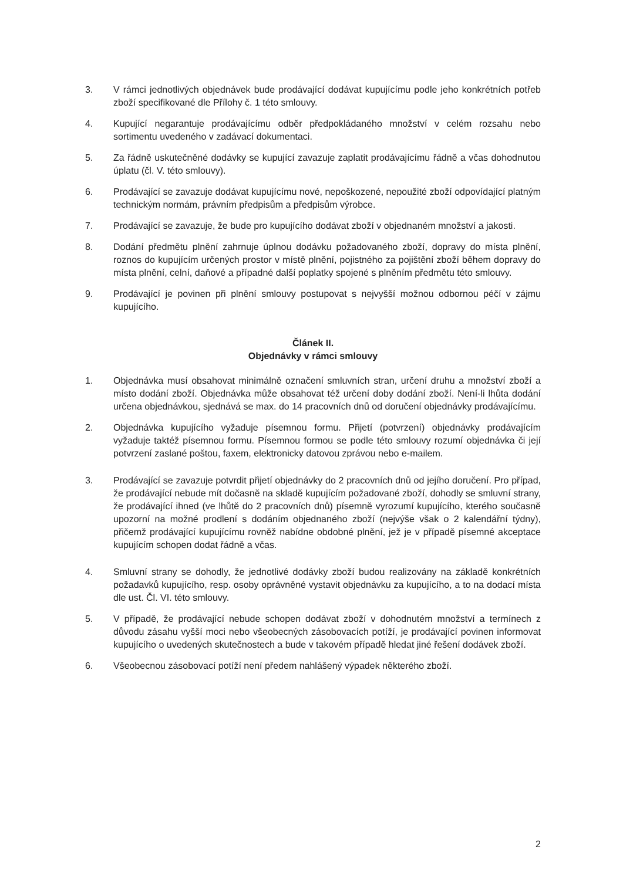3. V rámci jednotlivých objednávek bude prodávající dodávat kupujícímu podle jeho konkrétních potřeb zboží specifikované dle Přílohy č. 1 této smlouvy.
4. Kupující negarantuje prodávajícímu odběr předpokládaného množství v celém rozsahu nebo sortimentu uvedeného v zadávací dokumentaci.
5. Za řádně uskutečněné dodávky se kupující zavazuje zaplatit prodávajícímu řádně a včas dohodnutou úplatu (čl. V. této smlouvy).
6. Prodávající se zavazuje dodávat kupujícímu nové, nepoškozené, nepoužité zboží odpovídající platným technickým normám, právním předpisům a předpisům výrobce.
7. Prodávající se zavazuje, že bude pro kupujícího dodávat zboží v objednaném množství a jakosti.
8. Dodání předmětu plnění zahrnuje úplnou dodávku požadovaného zboží, dopravy do místa plnění, roznos do kupujícím určených prostor v místě plnění, pojistného za pojištění zboží během dopravy do místa plnění, celní, daňové a případné další poplatky spojené s plněním předmětu této smlouvy.
9. Prodávající je povinen při plnění smlouvy postupovat s nejvyšší možnou odbornou péčí v zájmu kupujícího.
Článek II.
Objednávky v rámci smlouvy
1. Objednávka musí obsahovat minimálně označení smluvních stran, určení druhu a množství zboží a místo dodání zboží. Objednávka může obsahovat též určení doby dodání zboží. Není-li lhůta dodání určena objednávkou, sjednává se max. do 14 pracovních dnů od doručení objednávky prodávajícímu.
2. Objednávka kupujícího vyžaduje písemnou formu. Přijetí (potvrzení) objednávky prodávajícím vyžaduje taktéž písemnou formu. Písemnou formou se podle této smlouvy rozumí objednávka či její potvrzení zaslané poštou, faxem, elektronicky datovou zprávou nebo e-mailem.
3. Prodávající se zavazuje potvrdit přijetí objednávky do 2 pracovních dnů od jejího doručení. Pro případ, že prodávající nebude mít dočasně na skladě kupujícím požadované zboží, dohodly se smluvní strany, že prodávající ihned (ve lhůtě do 2 pracovních dnů) písemně vyrozumí kupujícího, kterého současně upozorní na možné prodlení s dodáním objednaného zboží (nejvýše však o 2 kalendářní týdny), přičemž prodávající kupujícímu rovněž nabídne obdobné plnění, jež je v případě písemné akceptace kupujícím schopen dodat řádně a včas.
4. Smluvní strany se dohodly, že jednotlivé dodávky zboží budou realizovány na základě konkrétních požadavků kupujícího, resp. osoby oprávněné vystavit objednávku za kupujícího, a to na dodací místa dle ust. Čl. VI. této smlouvy.
5. V případě, že prodávající nebude schopen dodávat zboží v dohodnutém množství a termínech z důvodu zásahu vyšší moci nebo všeobecných zásobovacích potíží, je prodávající povinen informovat kupujícího o uvedených skutečnostech a bude v takovém případě hledat jiné řešení dodávek zboží.
6. Všeobecnou zásobovací potíží není předem nahlášený výpadek některého zboží.
2